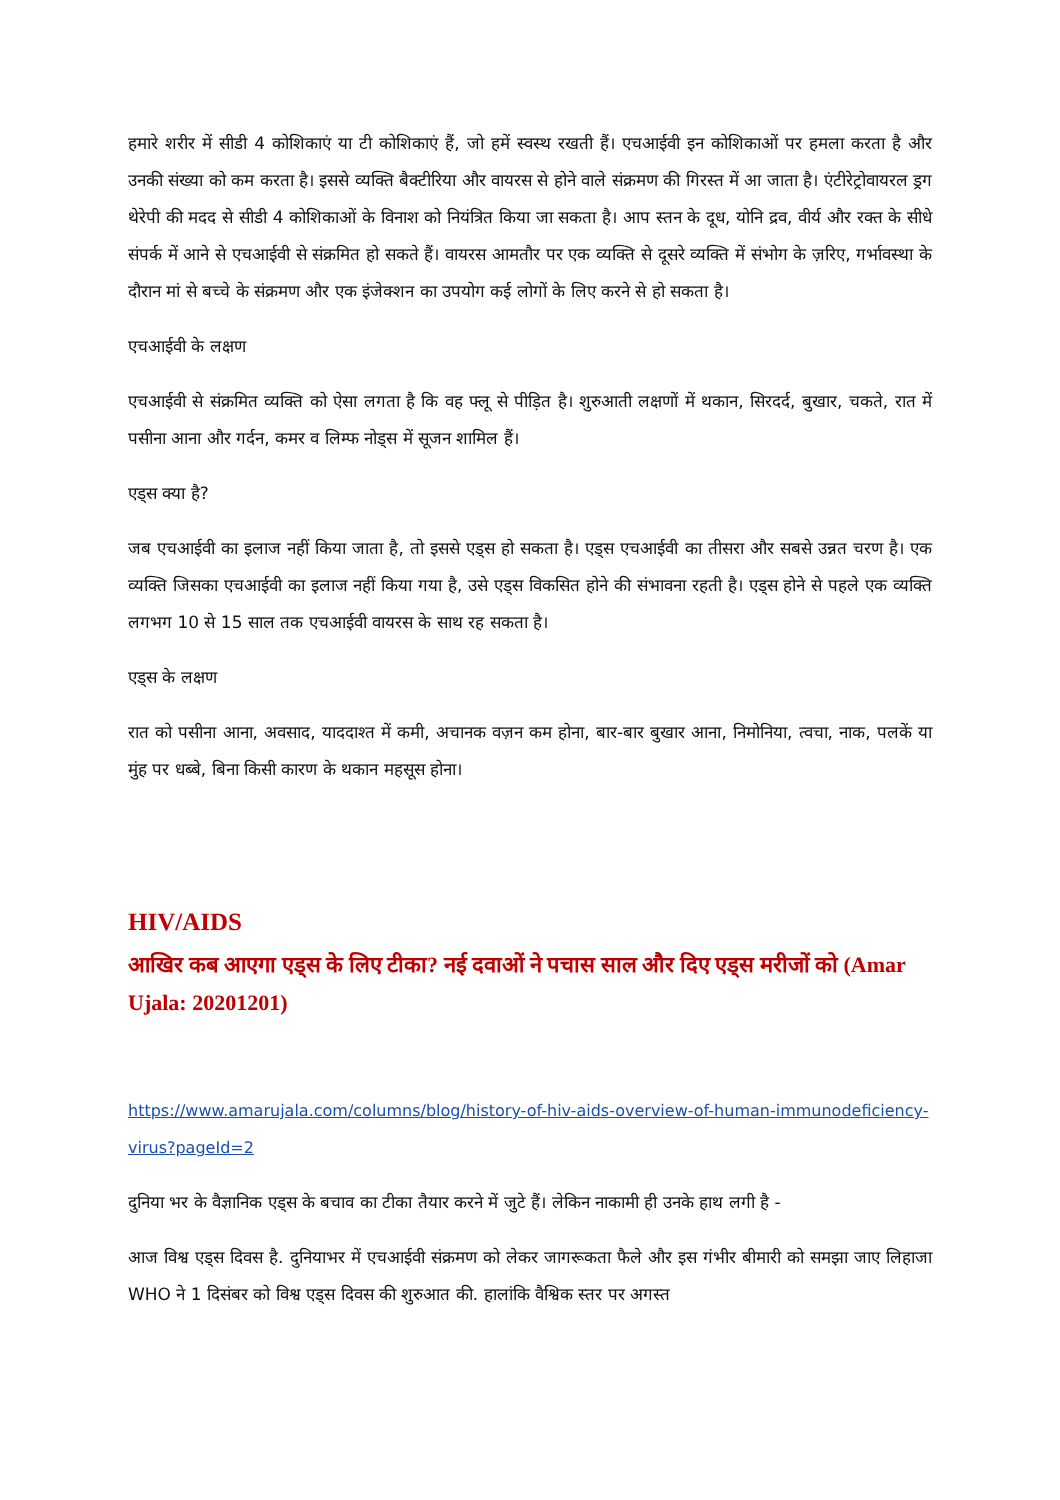हमारे शरीर में सीडी 4 कोशिकाएं या टी कोशिकाएं हैं, जो हमें स्वस्थ रखती हैं। एचआईवी इन कोशिकाओं पर हमला करता है और उनकी संख्या को कम करता है। इससे व्यक्ति बैक्टीरिया और वायरस से होने वाले संक्रमण की गिरस्त में आ जाता है। एंटीरेट्रोवायरल ड्रग थेरेपी की मदद से सीडी 4 कोशिकाओं के विनाश को नियंत्रित किया जा सकता है। आप स्तन के दूध, योनि द्रव, वीर्य और रक्त के सीधे संपर्क में आने से एचआईवी से संक्रमित हो सकते हैं। वायरस आमतौर पर एक व्यक्ति से दूसरे व्यक्ति में संभोग के ज़रिए, गर्भावस्था के दौरान मां से बच्चे के संक्रमण और एक इंजेक्शन का उपयोग कई लोगों के लिए करने से हो सकता है।
एचआईवी के लक्षण
एचआईवी से संक्रमित व्यक्ति को ऐसा लगता है कि वह फ्लू से पीड़ित है। शुरुआती लक्षणों में थकान, सिरदर्द, बुखार, चकते, रात में पसीना आना और गर्दन, कमर व लिम्फ नोड्स में सूजन शामिल हैं।
एड्स क्या है?
जब एचआईवी का इलाज नहीं किया जाता है, तो इससे एड्स हो सकता है। एड्स एचआईवी का तीसरा और सबसे उन्नत चरण है। एक व्यक्ति जिसका एचआईवी का इलाज नहीं किया गया है, उसे एड्स विकसित होने की संभावना रहती है। एड्स होने से पहले एक व्यक्ति लगभग 10 से 15 साल तक एचआईवी वायरस के साथ रह सकता है।
एड्स के लक्षण
रात को पसीना आना, अवसाद, याददाश्त में कमी, अचानक वज़न कम होना, बार-बार बुखार आना, निमोनिया, त्वचा, नाक, पलकें या मुंह पर धब्बे, बिना किसी कारण के थकान महसूस होना।
HIV/AIDS
आखिर कब आएगा एड्स के लिए टीका? नई दवाओं ने पचास साल और दिए एड्स मरीजों को (Amar Ujala: 20201201)
https://www.amarujala.com/columns/blog/history-of-hiv-aids-overview-of-human-immunodeficiency-virus?pageId=2
दुनिया भर के वैज्ञानिक एड्स के बचाव का टीका तैयार करने में जुटे हैं। लेकिन नाकामी ही उनके हाथ लगी है -
आज विश्व एड्स दिवस है. दुनियाभर में एचआईवी संक्रमण को लेकर जागरूकता फैले और इस गंभीर बीमारी को समझा जाए लिहाजा WHO ने 1 दिसंबर को विश्व एड्स दिवस की शुरुआत की. हालांकि वैश्विक स्तर पर अगस्त